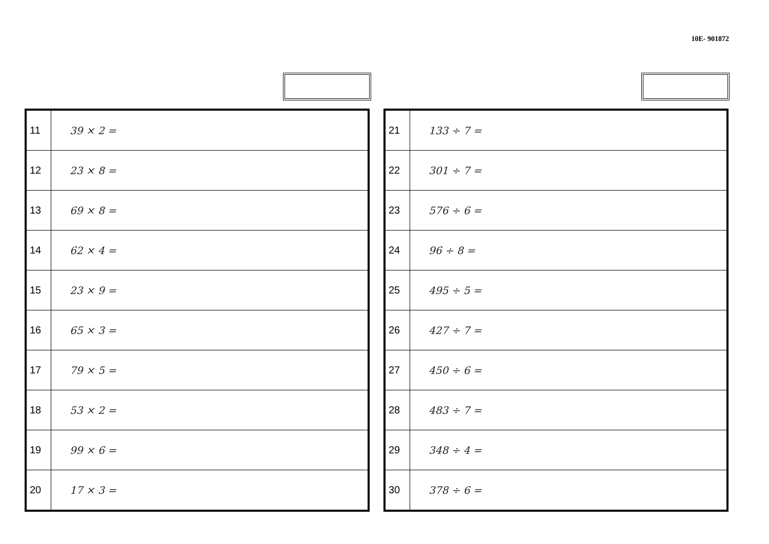10E- 901872
| 11 | 39 × 2 = |
| 12 | 23 × 8 = |
| 13 | 69 × 8 = |
| 14 | 62 × 4 = |
| 15 | 23 × 9 = |
| 16 | 65 × 3 = |
| 17 | 79 × 5 = |
| 18 | 53 × 2 = |
| 19 | 99 × 6 = |
| 20 | 17 × 3 = |
| 21 | 133 ÷ 7 = |
| 22 | 301 ÷ 7 = |
| 23 | 576 ÷ 6 = |
| 24 | 96 ÷ 8 = |
| 25 | 495 ÷ 5 = |
| 26 | 427 ÷ 7 = |
| 27 | 450 ÷ 6 = |
| 28 | 483 ÷ 7 = |
| 29 | 348 ÷ 4 = |
| 30 | 378 ÷ 6 = |